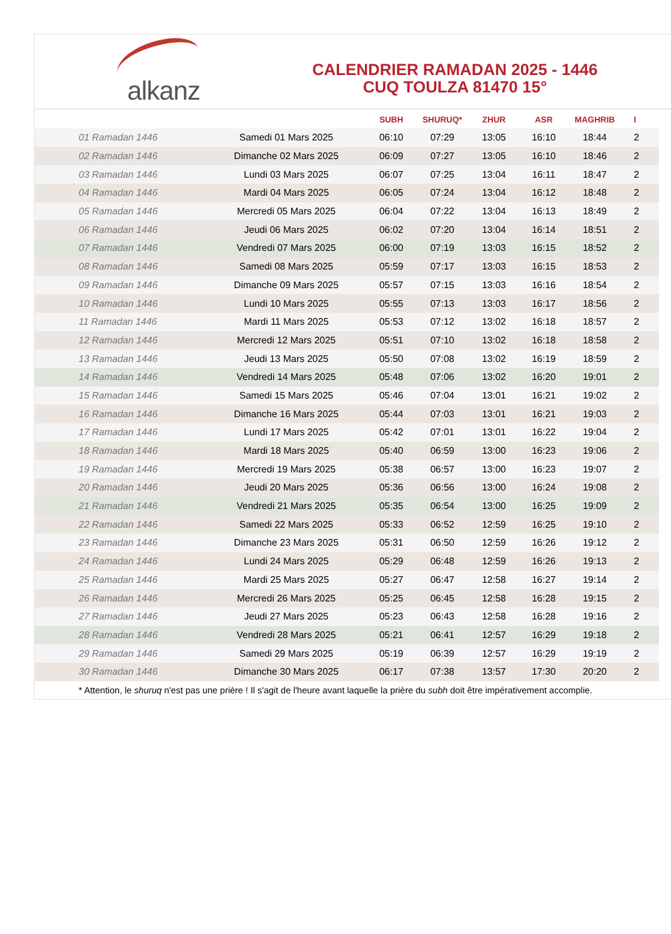alkanz
CALENDRIER RAMADAN 2025 - 1446
CUQ TOULZA 81470 15°
| | | SUBH | SHURUQ* | ZHUR | ASR | MAGHRIB | I |
| --- | --- | --- | --- | --- | --- | --- | --- |
| 01 Ramadan 1446 | Samedi 01 Mars 2025 | 06:10 | 07:29 | 13:05 | 16:10 | 18:44 | 2 |
| 02 Ramadan 1446 | Dimanche 02 Mars 2025 | 06:09 | 07:27 | 13:05 | 16:10 | 18:46 | 2 |
| 03 Ramadan 1446 | Lundi 03 Mars 2025 | 06:07 | 07:25 | 13:04 | 16:11 | 18:47 | 2 |
| 04 Ramadan 1446 | Mardi 04 Mars 2025 | 06:05 | 07:24 | 13:04 | 16:12 | 18:48 | 2 |
| 05 Ramadan 1446 | Mercredi 05 Mars 2025 | 06:04 | 07:22 | 13:04 | 16:13 | 18:49 | 2 |
| 06 Ramadan 1446 | Jeudi 06 Mars 2025 | 06:02 | 07:20 | 13:04 | 16:14 | 18:51 | 2 |
| 07 Ramadan 1446 | Vendredi 07 Mars 2025 | 06:00 | 07:19 | 13:03 | 16:15 | 18:52 | 2 |
| 08 Ramadan 1446 | Samedi 08 Mars 2025 | 05:59 | 07:17 | 13:03 | 16:15 | 18:53 | 2 |
| 09 Ramadan 1446 | Dimanche 09 Mars 2025 | 05:57 | 07:15 | 13:03 | 16:16 | 18:54 | 2 |
| 10 Ramadan 1446 | Lundi 10 Mars 2025 | 05:55 | 07:13 | 13:03 | 16:17 | 18:56 | 2 |
| 11 Ramadan 1446 | Mardi 11 Mars 2025 | 05:53 | 07:12 | 13:02 | 16:18 | 18:57 | 2 |
| 12 Ramadan 1446 | Mercredi 12 Mars 2025 | 05:51 | 07:10 | 13:02 | 16:18 | 18:58 | 2 |
| 13 Ramadan 1446 | Jeudi 13 Mars 2025 | 05:50 | 07:08 | 13:02 | 16:19 | 18:59 | 2 |
| 14 Ramadan 1446 | Vendredi 14 Mars 2025 | 05:48 | 07:06 | 13:02 | 16:20 | 19:01 | 2 |
| 15 Ramadan 1446 | Samedi 15 Mars 2025 | 05:46 | 07:04 | 13:01 | 16:21 | 19:02 | 2 |
| 16 Ramadan 1446 | Dimanche 16 Mars 2025 | 05:44 | 07:03 | 13:01 | 16:21 | 19:03 | 2 |
| 17 Ramadan 1446 | Lundi 17 Mars 2025 | 05:42 | 07:01 | 13:01 | 16:22 | 19:04 | 2 |
| 18 Ramadan 1446 | Mardi 18 Mars 2025 | 05:40 | 06:59 | 13:00 | 16:23 | 19:06 | 2 |
| 19 Ramadan 1446 | Mercredi 19 Mars 2025 | 05:38 | 06:57 | 13:00 | 16:23 | 19:07 | 2 |
| 20 Ramadan 1446 | Jeudi 20 Mars 2025 | 05:36 | 06:56 | 13:00 | 16:24 | 19:08 | 2 |
| 21 Ramadan 1446 | Vendredi 21 Mars 2025 | 05:35 | 06:54 | 13:00 | 16:25 | 19:09 | 2 |
| 22 Ramadan 1446 | Samedi 22 Mars 2025 | 05:33 | 06:52 | 12:59 | 16:25 | 19:10 | 2 |
| 23 Ramadan 1446 | Dimanche 23 Mars 2025 | 05:31 | 06:50 | 12:59 | 16:26 | 19:12 | 2 |
| 24 Ramadan 1446 | Lundi 24 Mars 2025 | 05:29 | 06:48 | 12:59 | 16:26 | 19:13 | 2 |
| 25 Ramadan 1446 | Mardi 25 Mars 2025 | 05:27 | 06:47 | 12:58 | 16:27 | 19:14 | 2 |
| 26 Ramadan 1446 | Mercredi 26 Mars 2025 | 05:25 | 06:45 | 12:58 | 16:28 | 19:15 | 2 |
| 27 Ramadan 1446 | Jeudi 27 Mars 2025 | 05:23 | 06:43 | 12:58 | 16:28 | 19:16 | 2 |
| 28 Ramadan 1446 | Vendredi 28 Mars 2025 | 05:21 | 06:41 | 12:57 | 16:29 | 19:18 | 2 |
| 29 Ramadan 1446 | Samedi 29 Mars 2025 | 05:19 | 06:39 | 12:57 | 16:29 | 19:19 | 2 |
| 30 Ramadan 1446 | Dimanche 30 Mars 2025 | 06:17 | 07:38 | 13:57 | 17:30 | 20:20 | 2 |
* Attention, le shuruq n'est pas une prière ! Il s'agit de l'heure avant laquelle la prière du subh doit être impérativement accomplie.